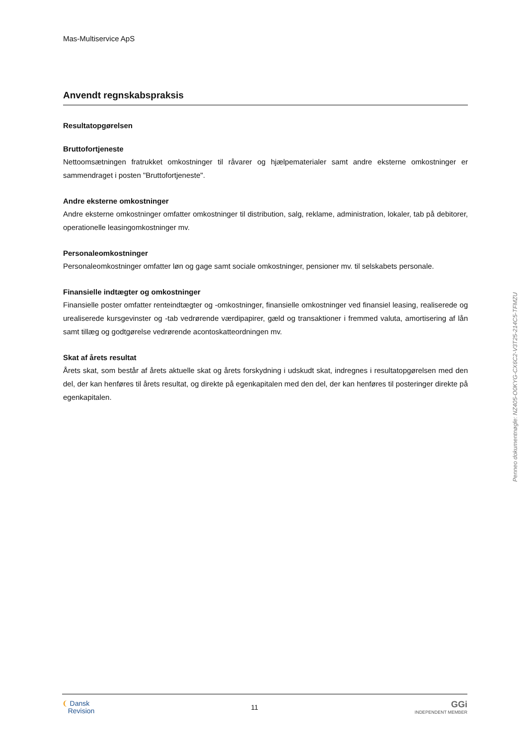Mas-Multiservice ApS
Anvendt regnskabspraksis
Resultatopgørelsen
Bruttofortjeneste
Nettoomsætningen fratrukket omkostninger til råvarer og hjælpematerialer samt andre eksterne omkostninger er sammendraget i posten "Bruttofortjeneste".
Andre eksterne omkostninger
Andre eksterne omkostninger omfatter omkostninger til distribution, salg, reklame, administration, lokaler, tab på debitorer, operationelle leasingomkostninger mv.
Personaleomkostninger
Personaleomkostninger omfatter løn og gage samt sociale omkostninger, pensioner mv. til selskabets personale.
Finansielle indtægter og omkostninger
Finansielle poster omfatter renteindtægter og -omkostninger, finansielle omkostninger ved finansiel leasing, re­aliserede og urealiserede kursgevinster og -tab vedrørende værdipapirer, gæld og transaktioner i fremmed va­luta, amortisering af lån samt tillæg og godtgørelse vedrørende acontoskatteordningen mv.
Skat af årets resultat
Årets skat, som består af årets aktuelle skat og årets forskydning i udskudt skat, indregnes i resultatopgørelsen med den del, der kan henføres til årets resultat, og direkte på egenkapitalen med den del, der kan henføres til posteringer direkte på egenkapitalen.
Penneo dokumentnøgle: NZ405-O0KYG-CX6C2-V3T25-214C5-TFMZU
❨ Dansk
Revision
11
GGi
INDEPENDENT MEMBER